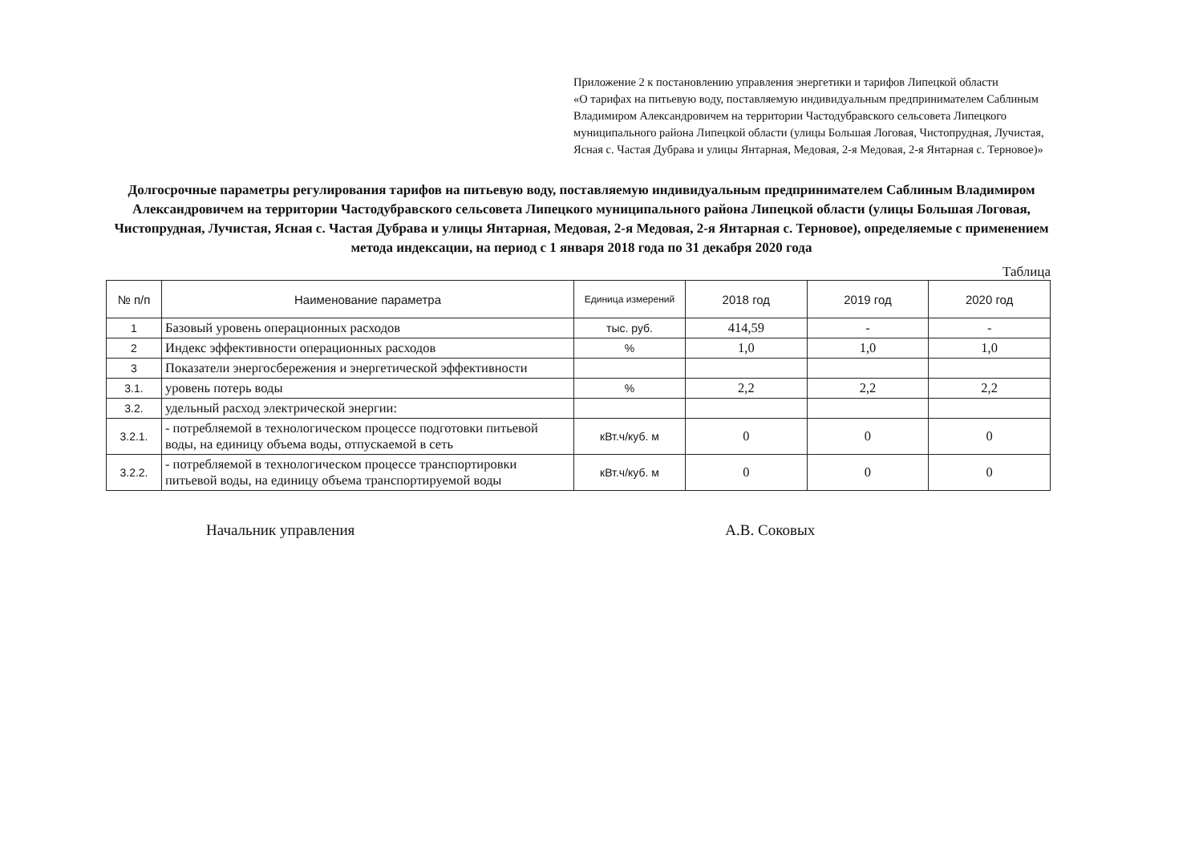Приложение 2 к постановлению управления энергетики и тарифов Липецкой области
«О тарифах на питьевую воду, поставляемую индивидуальным предпринимателем Саблиным Владимиром Александровичем на территории Частодубравского сельсовета Липецкого муниципального района Липецкой области (улицы Большая Логовая, Чистопрудная, Лучистая, Ясная с. Частая Дубрава и улицы Янтарная, Медовая, 2-я Медовая, 2-я Янтарная с. Терновое)»
Долгосрочные параметры регулирования тарифов на питьевую воду, поставляемую индивидуальным предпринимателем Саблиным Владимиром Александровичем на территории Частодубравского сельсовета Липецкого муниципального района Липецкой области (улицы Большая Логовая, Чистопрудная, Лучистая, Ясная с. Частая Дубрава и улицы Янтарная, Медовая, 2-я Медовая, 2-я Янтарная с. Терновое), определяемые с применением метода индексации, на период с 1 января 2018 года по 31 декабря 2020 года
Таблица
| № п/п | Наименование параметра | Единица измерений | 2018 год | 2019 год | 2020 год |
| --- | --- | --- | --- | --- | --- |
| 1 | Базовый уровень операционных расходов | тыс. руб. | 414,59 | - | - |
| 2 | Индекс эффективности операционных расходов | % | 1,0 | 1,0 | 1,0 |
| 3 | Показатели энергосбережения и энергетической эффективности | | | | |
| 3.1. | уровень потерь воды | % | 2,2 | 2,2 | 2,2 |
| 3.2. | удельный расход электрической энергии: | | | | |
| 3.2.1. | - потребляемой в технологическом процессе подготовки питьевой воды, на единицу объема воды, отпускаемой в сеть | кВт.ч/куб. м | 0 | 0 | 0 |
| 3.2.2. | - потребляемой в технологическом процессе транспортировки питьевой воды, на единицу объема транспортируемой воды | кВт.ч/куб. м | 0 | 0 | 0 |
Начальник управления А.В. Соковых